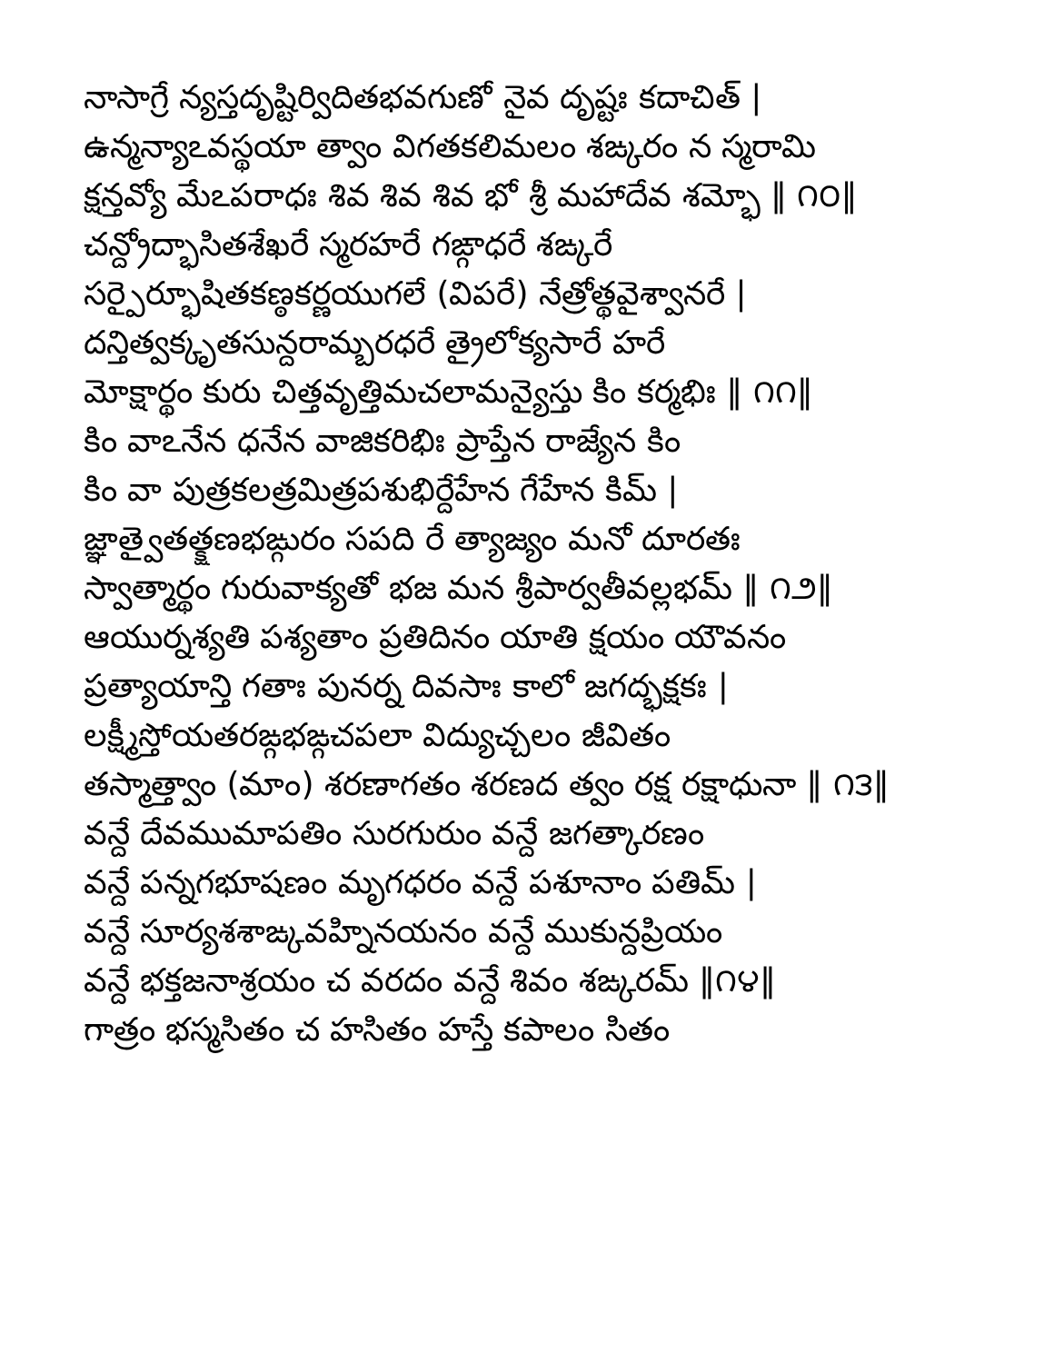నాసాగ్రే న్యస్తదృష్టిర్విదితభవగుణో నైవ దృష్టః కదాచిత్ |
ఉన్మన్యాఽవస్థయా త్వాం విగతకలిమలం శఙ్కరం న స్మరామి
క్షన్తవ్యో మేఽపరాధః శివ శివ శివ భో శ్రీ మహాదేవ శమ్భో ‖ ౧౦‖
చన్ద్రోద్భాసితశేఖరే స్మరహరే గఙ్గాధరే శఙ్కరే
సర్పైర్భూషితకణ్ఠకర్ణయుగలే (విపరే) నేత్రోత్థవైశ్వానరే |
దన్తిత్వక్కృతసున్దరామ్బరధరే త్రైలోక్యసారే హరే
మోక్షార్థం కురు చిత్తవృత్తిమచలామన్యైస్తు కిం కర్మభిః ‖ ౧౧‖
కిం వాఽనేన ధనేన వాజికరిభిః ప్రాప్తేన రాజ్యేన కిం
కిం వా పుత్రకలత్రమిత్రపశుభిర్దేహేన గేహేన కిమ్ |
జ్ఞాత్వైతత్క్షణభఙ్గురం సపది రే త్యాజ్యం మనో దూరతః
స్వాత్మార్థం గురువాక్యతో భజ మన శ్రీపార్వతీవల్లభమ్ ‖ ౧౨‖
ఆయుర్నశ్యతి పశ్యతాం ప్రతిదినం యాతి క్షయం యౌవనం
ప్రత్యాయాన్తి గతాః పునర్న దివసాః కాలో జగద్భక్షకః |
లక్ష్మీస్తోయతరఙ్గభఙ్గచపలా విద్యుచ్చలం జీవితం
తస్మాత్త్వాం (మాం) శరణాగతం శరణద త్వం రక్ష రక్షాధునా ‖ ౧౩‖
వన్దే దేవముమాపతిం సురగురుం వన్దే జగత్కారణం
వన్దే పన్నగభూషణం మృగధరం వన్దే పశూనాం పతిమ్ |
వన్దే సూర్యశశాఙ్కవహ్నినయనం వన్దే ముకున్దప్రియం
వన్దే భక్తజనాశ్రయం చ వరదం వన్దే శివం శఙ్కరమ్ ‖౧౪‖
గాత్రం భస్మసితం చ హసితం హస్తే కపాలం సితం